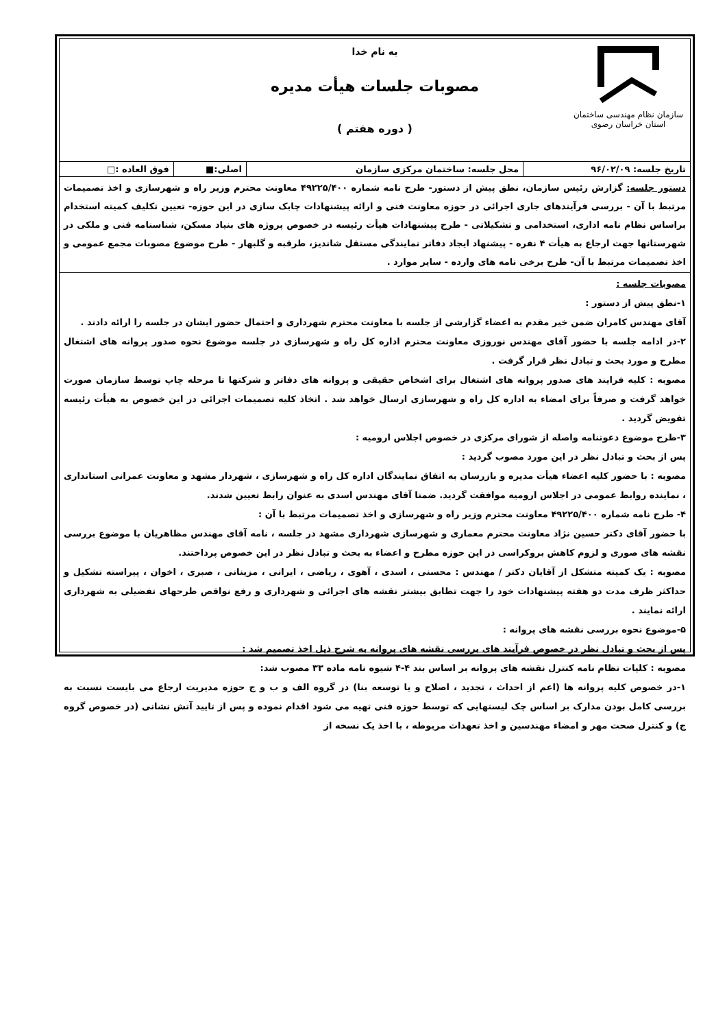سازمان نظام مهندسی ساختمان
استان خراسان رضوی
به نام خدا
مصوبات جلسات هیأت مدیره
( دوره هفتم )
| تاریخ جلسه: ۹۶/۰۲/۰۹ | محل جلسه: ساختمان مرکزی سازمان | اصلی:■ | فوق العاده :□ |
دستور جلسه: گزارش رئیس سازمان، نطق پیش از دستور- طرح نامه شماره ۴۹۲۲۵/۴۰۰ معاونت محترم وزیر راه و شهرسازی و اخذ تصمیمات مرتبط با آن - بررسی فرآیندهای جاری اجرائی در حوزه معاونت فنی و ارائه پیشنهادات چابک سازی در این حوزه- تعیین تکلیف کمیته استخدام براساس نظام نامه اداری، استخدامی و تشکیلاتی - طرح پیشنهادات هیأت رئیسه در خصوص پروژه های بنیاد مسکن، شناسنامه فنی و ملکی در شهرستانها جهت ارجاع به هیأت ۴ نفره - پیشنهاد ایجاد دفاتر نمایندگی مستقل شاندیز، طرقبه و گلبهار - طرح موضوع مصوبات مجمع عمومی و اخذ تصمیمات مرتبط با آن- طرح برخی نامه های وارده - سایر موارد .
مصوبات جلسه :
۱-نطق پیش از دستور :
آقای مهندس کامران ضمن خیر مقدم به اعضاء گزارشی از جلسه با معاونت محترم شهرداری و احتمال حضور ایشان در جلسه را ارائه دادند .
۲-در ادامه جلسه با حضور آقای مهندس نوروزی معاونت محترم اداره کل راه و شهرسازی در جلسه موضوع نحوه صدور پروانه های اشتغال مطرح و مورد بحث و تبادل نظر قرار گرفت .
مصوبه : کلیه فرایند های صدور پروانه های اشتغال برای اشخاص حقیقی و پروانه های دفاتر و شرکتها تا مرحله چاپ توسط سازمان صورت خواهد گرفت و صرفاً برای امضاء به اداره کل راه و شهرسازی ارسال خواهد شد . اتخاذ کلیه تصمیمات اجرائی در این خصوص به هیأت رئیسه تفویض گردید .
۳-طرح موضوع دعوتنامه واصله از شورای مرکزی در خصوص اجلاس ارومیه :
پس از بحث و تبادل نظر در این مورد مصوب گردید :
مصوبه : با حضور کلیه اعضاء هیأت مدیره و بازرسان به اتفاق نمایندگان اداره کل راه و شهرسازی ، شهردار مشهد و معاونت عمرانی استانداری ، نماینده روابط عمومی در اجلاس ارومیه موافقت گردید. ضمنا آقای مهندس اسدی به عنوان رابط تعیین شدند.
۴- طرح نامه شماره ۴۹۲۲۵/۴۰۰ معاونت محترم وزیر راه و شهرسازی و اخذ تصمیمات مرتبط با آن :
با حضور آقای دکتر حسین نژاد معاونت محترم معماری و شهرسازی شهرداری مشهد در جلسه ، نامه آقای مهندس مظاهریان با موضوع بررسی نقشه های صوری و لزوم کاهش بروکراسی در این حوزه مطرح و اعضاء به بحث و تبادل نظر در این خصوص پرداختند.
مصوبه : یک کمیته متشکل از آقایان دکتر / مهندس : محسنی ، اسدی ، آهوی ، ریاضی ، ایرانی ، مزینانی ، صبری ، اخوان ، پیراسته تشکیل و حداکثر ظرف مدت دو هفته پیشنهادات خود را جهت تطابق بیشتر نقشه های اجرائی و شهرداری و رفع نواقص طرحهای تفضیلی به شهرداری ارائه نمایند .
۵-موضوع نحوه بررسی نقشه های پروانه :
پس از بحث و تبادل نظر در خصوص فرآیند های بررسی نقشه های پروانه به شرح ذیل اخذ تصمیم شد :
مصوبه : کلیات نظام نامه کنترل نقشه های پروانه بر اساس بند ۴-۴ شیوه نامه ماده ۳۳ مصوب شد:
۱-در خصوص کلیه پروانه ها (اعم از احداث ، تجدید ، اصلاح و یا توسعه بنا) در گروه الف و ب و ج حوزه مدیریت ارجاع می بایست نسبت به بررسی کامل بودن مدارک بر اساس چک لیستهایی که توسط حوزه فنی تهیه می شود اقدام نموده و پس از تایید آتش نشانی (در خصوص گروه ج) و کنترل صحت مهر و امضاء مهندسین و اخذ تعهدات مربوطه ، با اخذ یک نسخه از